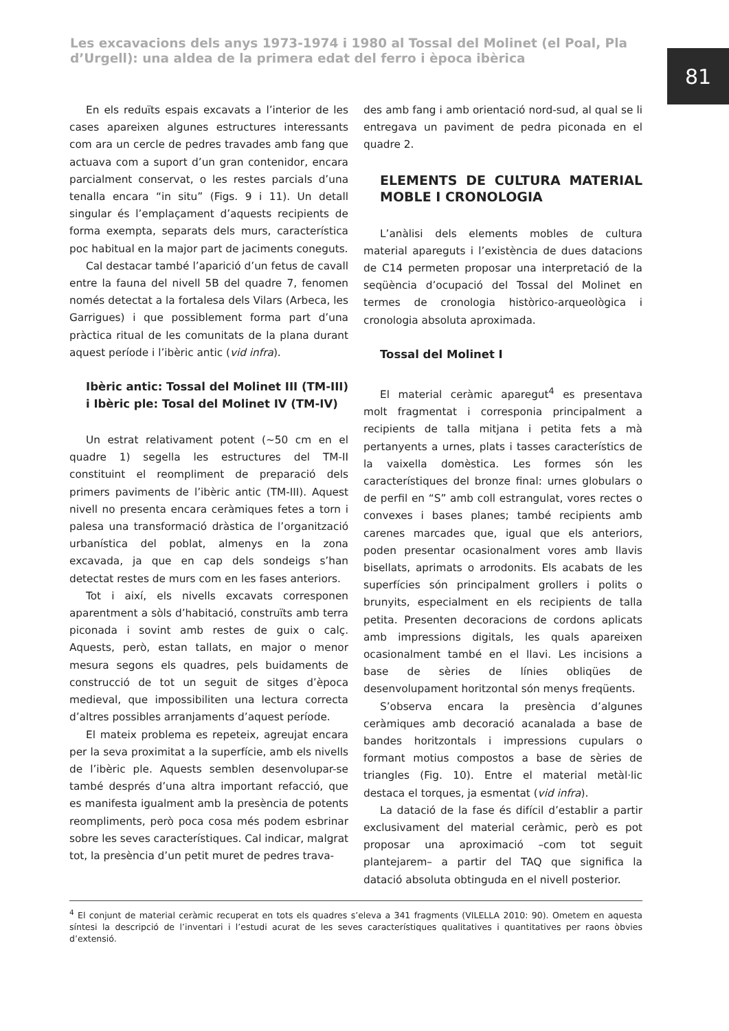Les excavacions dels anys 1973-1974 i 1980 al Tossal del Molinet (el Poal, Pla d’Urgell): una aldea de la primera edat del ferro i època ibèrica
81
En els reduïts espais excavats a l’interior de les cases apareixen algunes estructures interessants com ara un cercle de pedres travades amb fang que actuava com a suport d’un gran contenidor, encara parcialment conservat, o les restes parcials d’una tenalla encara “in situ” (Figs. 9 i 11). Un detall singular és l’emplaçament d’aquests recipients de forma exempta, separats dels murs, característica poc habitual en la major part de jaciments coneguts.
Cal destacar també l’aparició d’un fetus de cavall entre la fauna del nivell 5B del quadre 7, fenomen només detectat a la fortalesa dels Vilars (Arbeca, les Garrigues) i que possiblement forma part d’una pràctica ritual de les comunitats de la plana durant aquest període i l’ibèric antic (vid infra).
Ibèric antic: Tossal del Molinet III (TM-III) i Ibèric ple: Tosal del Molinet IV (TM-IV)
Un estrat relativament potent (~50 cm en el quadre 1) segella les estructures del TM-II constituint el reompliment de preparació dels primers paviments de l’ibèric antic (TM-III). Aquest nivell no presenta encara ceràmiques fetes a torn i palesa una transformació dràstica de l’organització urbanística del poblat, almenys en la zona excavada, ja que en cap dels sondeigs s’han detectat restes de murs com en les fases anteriors.
Tot i així, els nivells excavats corresponen aparentment a sòls d’habitació, construïts amb terra piconada i sovint amb restes de guix o calç. Aquests, però, estan tallats, en major o menor mesura segons els quadres, pels buidaments de construcció de tot un seguit de sitges d’època medieval, que impossibiliten una lectura correcta d’altres possibles arranjaments d’aquest període.
El mateix problema es repeteix, agreujat encara per la seva proximitat a la superfície, amb els nivells de l’ibèric ple. Aquests semblen desenvolupar-se també després d’una altra important refacció, que es manifesta igualment amb la presència de potents reompliments, però poca cosa més podem esbrinar sobre les seves característiques. Cal indicar, malgrat tot, la presència d’un petit muret de pedres trava-
des amb fang i amb orientació nord-sud, al qual se li entregava un paviment de pedra piconada en el quadre 2.
ELEMENTS DE CULTURA MATERIAL MOBLE I CRONOLOGIA
L’anàlisi dels elements mobles de cultura material apareguts i l’existència de dues datacions de C14 permeten proposar una interpretació de la seqüència d’ocupació del Tossal del Molinet en termes de cronologia històrico-arqueològica i cronologia absoluta aproximada.
Tossal del Molinet I
El material ceràmic aparegut<sup>4</sup> es presentava molt fragmentat i corresponia principalment a recipients de talla mitjana i petita fets a mà pertanyents a urnes, plats i tasses característics de la vaixella domèstica. Les formes són les característiques del bronze final: urnes globulars o de perfil en “S” amb coll estrangulat, vores rectes o convexes i bases planes; també recipients amb carenes marcades que, igual que els anteriors, poden presentar ocasionalment vores amb llavis bisellats, aprimats o arrodonits. Els acabats de les superfícies són principalment grollers i polits o brunyits, especialment en els recipients de talla petita. Presenten decoracions de cordons aplicats amb impressions digitals, les quals apareixen ocasionalment també en el llavi. Les incisions a base de sèries de línies obliqües de desenvolupament horitzontal són menys freqüents.
S’observa encara la presència d’algunes ceràmiques amb decoració acanalada a base de bandes horitzontals i impressions cupulars o formant motius compostos a base de sèries de triangles (Fig. 10). Entre el material metàl·lic destaca el torques, ja esmentat (vid infra).
La datació de la fase és difícil d’establir a partir exclusivament del material ceràmic, però es pot proposar una aproximació –com tot seguit plantejarem– a partir del TAQ que significa la datació absoluta obtinguda en el nivell posterior.
<sup>4</sup> El conjunt de material ceràmic recuperat en tots els quadres s’eleva a 341 fragments (VILELLA 2010: 90). Ometem en aquesta síntesi la descripció de l’inventari i l’estudi acurat de les seves característiques qualitatives i quantitatives per raons òbvies d’extensió.